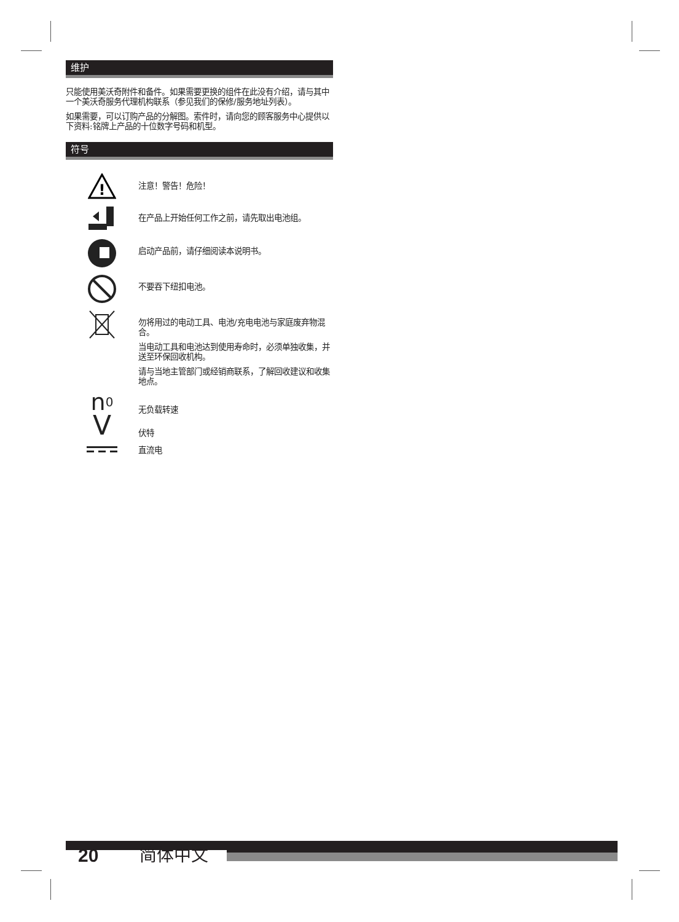维护
只能使用美沃奇附件和备件。如果需要更换的组件在此没有介绍，请与其中一个美沃奇服务代理机构联系（参见我们的保修/服务地址列表）。
如果需要，可以订购产品的分解图。索件时，请向您的顾客服务中心提供以下资料:铭牌上产品的十位数字号码和机型。
符号
!
注意！警告！危险！
在产品上开始任何工作之前，请先取出电池组。
启动产品前，请仔细阅读本说明书。
不要吞下纽扣电池。
勿将用过的电动工具、电池/充电电池与家庭废弃物混合。
当电动工具和电池达到使用寿命时，必须单独收集，并送至环保回收机构。
请与当地主管部门或经销商联系，了解回收建议和收集地点。
n<sub>0</sub>
无负载转速
V
伏特
直流电
20 简体中文